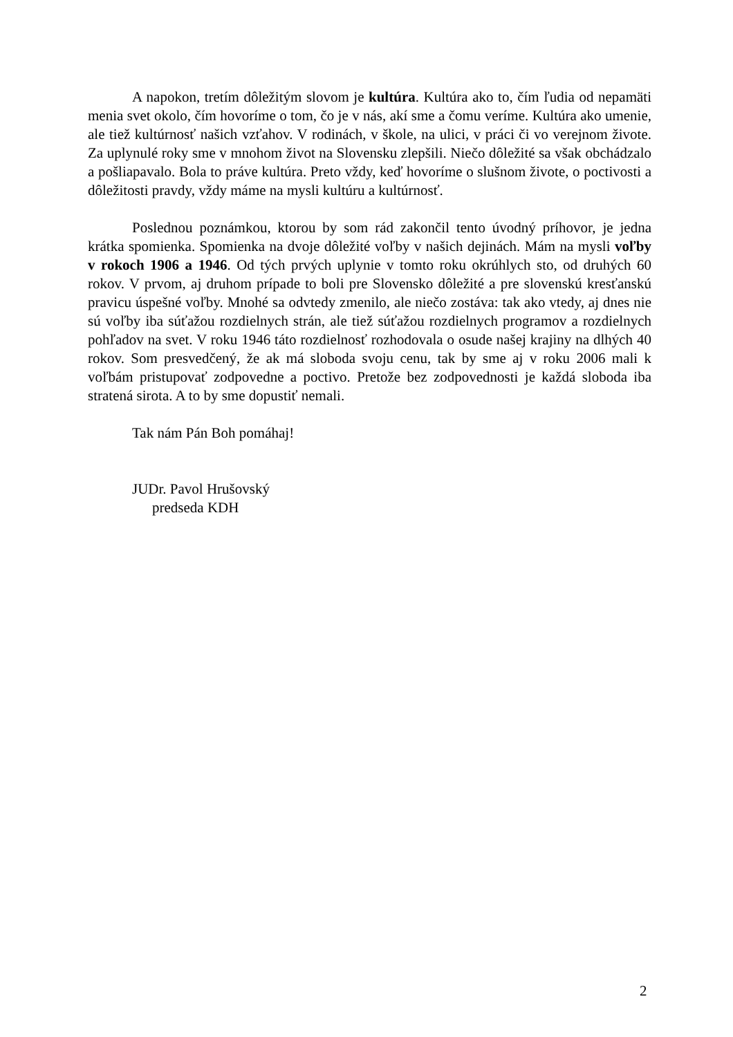A napokon, tretím dôležitým slovom je kultúra. Kultúra ako to, čím ľudia od nepamäti menia svet okolo, čím hovoríme o tom, čo je v nás, akí sme a čomu veríme. Kultúra ako umenie, ale tiež kultúrnosť našich vzťahov. V rodinách, v škole, na ulici, v práci či vo verejnom živote. Za uplynulé roky sme v mnohom život na Slovensku zlepšili. Niečo dôležité sa však obchádzalo a pošliapavalo. Bola to práve kultúra. Preto vždy, keď hovoríme o slušnom živote, o poctivosti a dôležitosti pravdy, vždy máme na mysli kultúru a kultúrnosť.
Poslednou poznámkou, ktorou by som rád zakončil tento úvodný príhovor, je jedna krátka spomienka. Spomienka na dvoje dôležité voľby v našich dejinách. Mám na mysli voľby v rokoch 1906 a 1946. Od tých prvých uplynie v tomto roku okrúhlych sto, od druhých 60 rokov. V prvom, aj druhom prípade to boli pre Slovensko dôležité a pre slovenskú kresťanskú pravicu úspešné voľby. Mnohé sa odvtedy zmenilo, ale niečo zostáva: tak ako vtedy, aj dnes nie sú voľby iba súťažou rozdielnych strán, ale tiež súťažou rozdielnych programov a rozdielnych pohľadov na svet. V roku 1946 táto rozdielnosť rozhodovala o osude našej krajiny na dlhých 40 rokov. Som presvedčený, že ak má sloboda svoju cenu, tak by sme aj v roku 2006 mali k voľbám pristupovať zodpovedne a poctivo. Pretože bez zodpovednosti je každá sloboda iba stratená sirota. A to by sme dopustiť nemali.
Tak nám Pán Boh pomáhaj!
JUDr. Pavol Hrušovský
predseda KDH
2